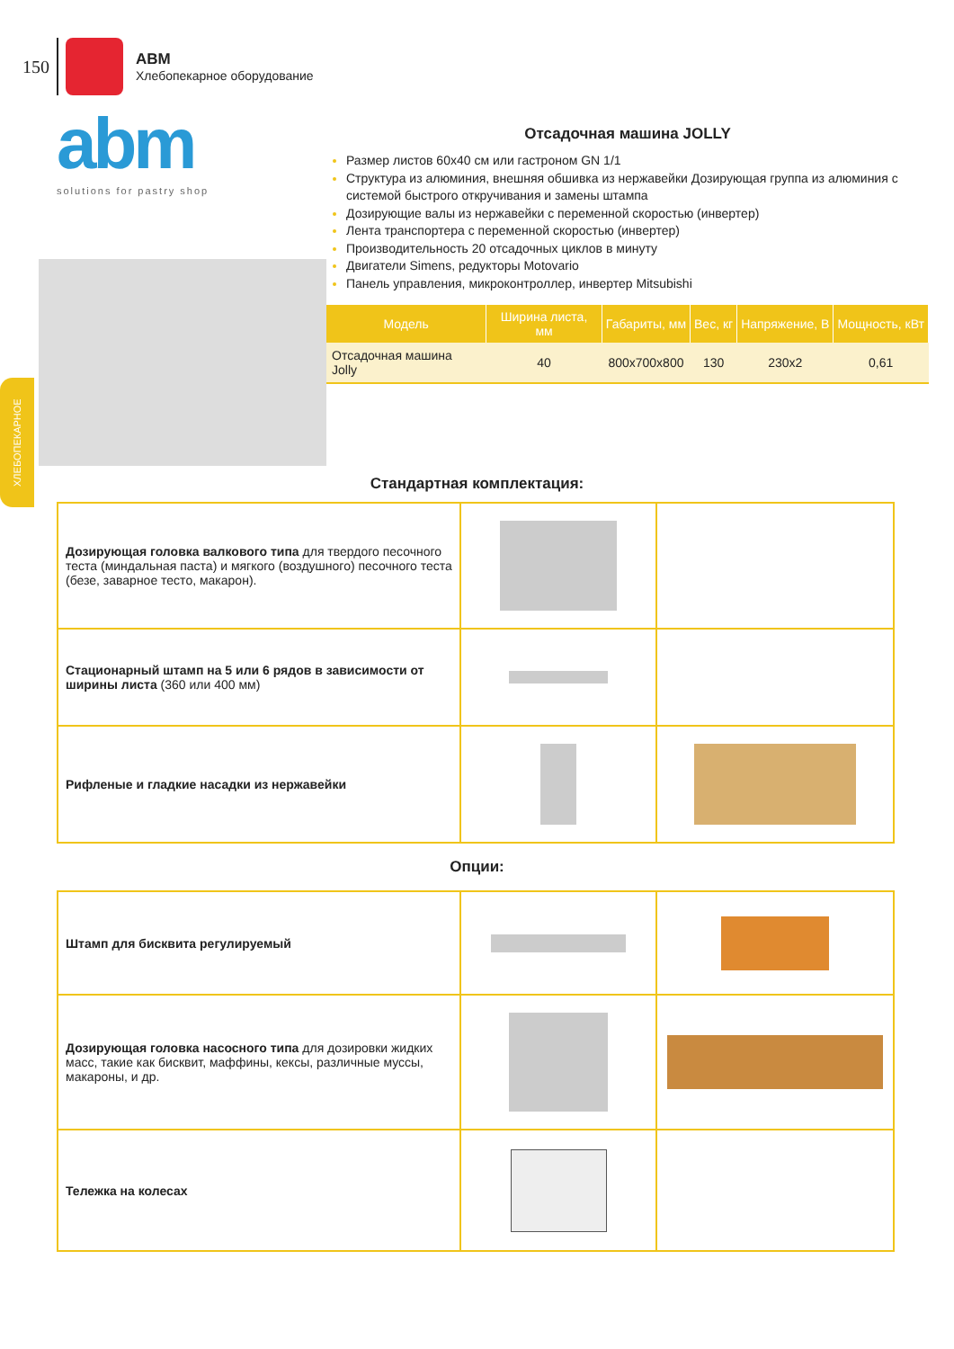150
ABM
Хлебопекарное оборудование
ХЛЕБОПЕКАРНОЕ
abm
solutions for pastry shop
Отсадочная машина JOLLY
Размер листов 60x40 см или гастроном GN 1/1
Структура из алюминия, внешняя обшивка из нержавейки Дозирующая группа из алюминия с системой быстрого откручивания и замены штампа
Дозирующие валы из нержавейки с переменной скоростью (инвертер)
Лента транспортера с переменной скоростью (инвертер)
Производительность 20 отсадочных циклов в минуту
Двигатели Simens, редукторы Motovario
Панель управления, микроконтроллер, инвертер Mitsubishi
| Модель | Ширина листа, мм | Габариты, мм | Вес, кг | Напряжение, В | Мощность, кВт |
| --- | --- | --- | --- | --- | --- |
| Отсадочная машина Jolly | 40 | 800x700x800 | 130 | 230x2 | 0,61 |
Стандартная комплектация:
| Дозирующая головка валкового типа для твердого песочного теста (миндальная паста) и мягкого (воздушного) песочного теста (безе, заварное тесто, макарон). | | |
| Стационарный штамп на 5 или 6 рядов в зависимости от ширины листа (360 или 400 мм) | | |
| Рифленые и гладкие насадки из нержавейки | | |
Опции:
| Штамп для бисквита регулируемый | | |
| Дозирующая головка насосного типа для дозировки жидких масс, такие как бисквит, маффины, кексы, различные муссы, макароны, и др. | | |
| Тележка на колесах | | |